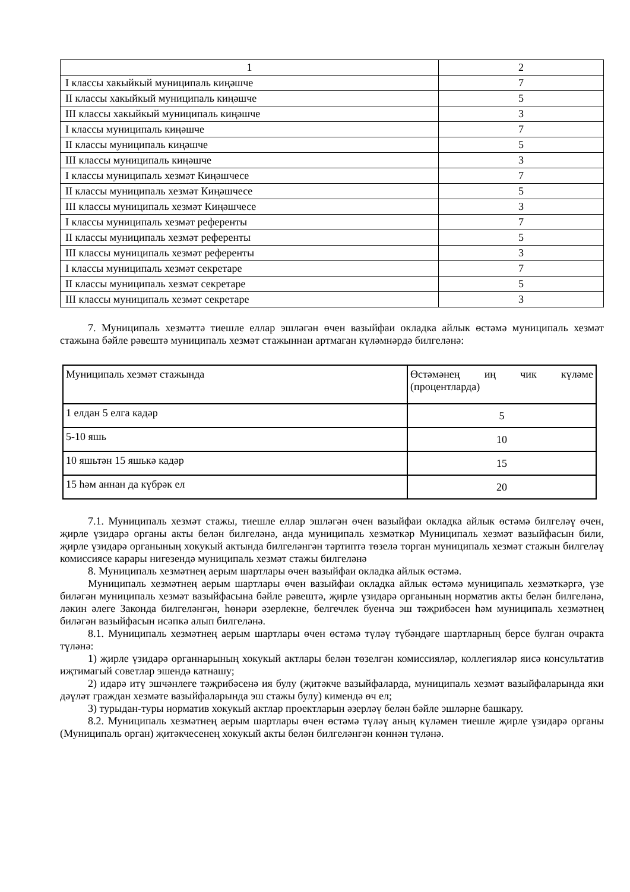| 1 | 2 |
| I классы хакыйкый муниципаль киңәшче | 7 |
| II классы хакыйкый муниципаль киңәшче | 5 |
| III классы хакыйкый муниципаль киңәшче | 3 |
| I классы муниципаль киңәшче | 7 |
| II классы муниципаль киңәшче | 5 |
| III классы муниципаль киңәшче | 3 |
| I классы муниципаль хезмәт Киңәшчесе | 7 |
| II классы муниципаль хезмәт Киңәшчесе | 5 |
| III классы муниципаль хезмәт Киңәшчесе | 3 |
| I классы муниципаль хезмәт референты | 7 |
| II классы муниципаль хезмәт референты | 5 |
| III классы муниципаль хезмәт референты | 3 |
| I классы муниципаль хезмәт секретаре | 7 |
| II классы муниципаль хезмәт секретаре | 5 |
| III классы муниципаль хезмәт секретаре | 3 |
7. Муниципаль хезмәттә тиешле еллар эшләгән өчен вазыйфаи окладка айлык өстәмә муниципаль хезмәт стажына бәйле рәвештә муниципаль хезмәт стажыннан артмаган күләмнәрдә билгеләнә:
| Муниципаль хезмәт стажында | Өстәмәнең иң чик күләме (процентларда) |
| 1 елдан 5 елга кадәр | 5 |
| 5-10 яшь | 10 |
| 10 яшьтән 15 яшькә кадәр | 15 |
| 15 һәм аннан да күбрәк ел | 20 |
7.1. Муниципаль хезмәт стажы, тиешле еллар эшләгән өчен вазыйфаи окладка айлык өстәмә билгеләү өчен, җирле үзидарә органы акты белән билгеләнә, анда муниципаль хезмәткәр Муниципаль хезмәт вазыйфасын били, җирле үзидарә органының хокукый актында билгеләнгән тәртиптә төзелә торган муниципаль хезмәт стажын билгеләү комиссиясе карары нигезендә муниципаль хезмәт стажы билгеләнә
8. Муниципаль хезмәтнең аерым шартлары өчен вазыйфаи окладка айлык өстәмә.
Муниципаль хезмәтнең аерым шартлары өчен вазыйфаи окладка айлык өстәмә муниципаль хезмәткәргә, үзе биләгән муниципаль хезмәт вазыйфасына бәйле рәвештә, җирле үзидарә органының норматив акты белән билгеләнә, ләкин әлеге Законда билгеләнгән, һөнәри әзерлекне, белгечлек буенча эш тәҗрибәсен һәм муниципаль хезмәтнең биләгән вазыйфасын исәпкә алып билгеләнә.
8.1. Муниципаль хезмәтнең аерым шартлары өчен өстәмә түләү түбәндәге шартларның берсе булган очракта түләнә:
1) җирле үзидарә органнарының хокукый актлары белән төзелгән комиссияләр, коллегияләр яисә консультатив иҗтимагый советлар эшендә катнашу;
2) идарә итү эшчәнлеге тәҗрибәсенә ия булу (җитәкче вазыйфаларда, муниципаль хезмәт вазыйфаларында яки дәүләт граждан хезмәте вазыйфаларында эш стажы булу) кимендә өч ел;
3) турыдан-туры норматив хокукый актлар проектларын әзерләү белән бәйле эшләрне башкару.
8.2. Муниципаль хезмәтнең аерым шартлары өчен өстәмә түләү аның күләмен тиешле җирле үзидарә органы (Муниципаль орган) җитәкчесенең хокукый акты белән билгеләнгән көннән түләнә.